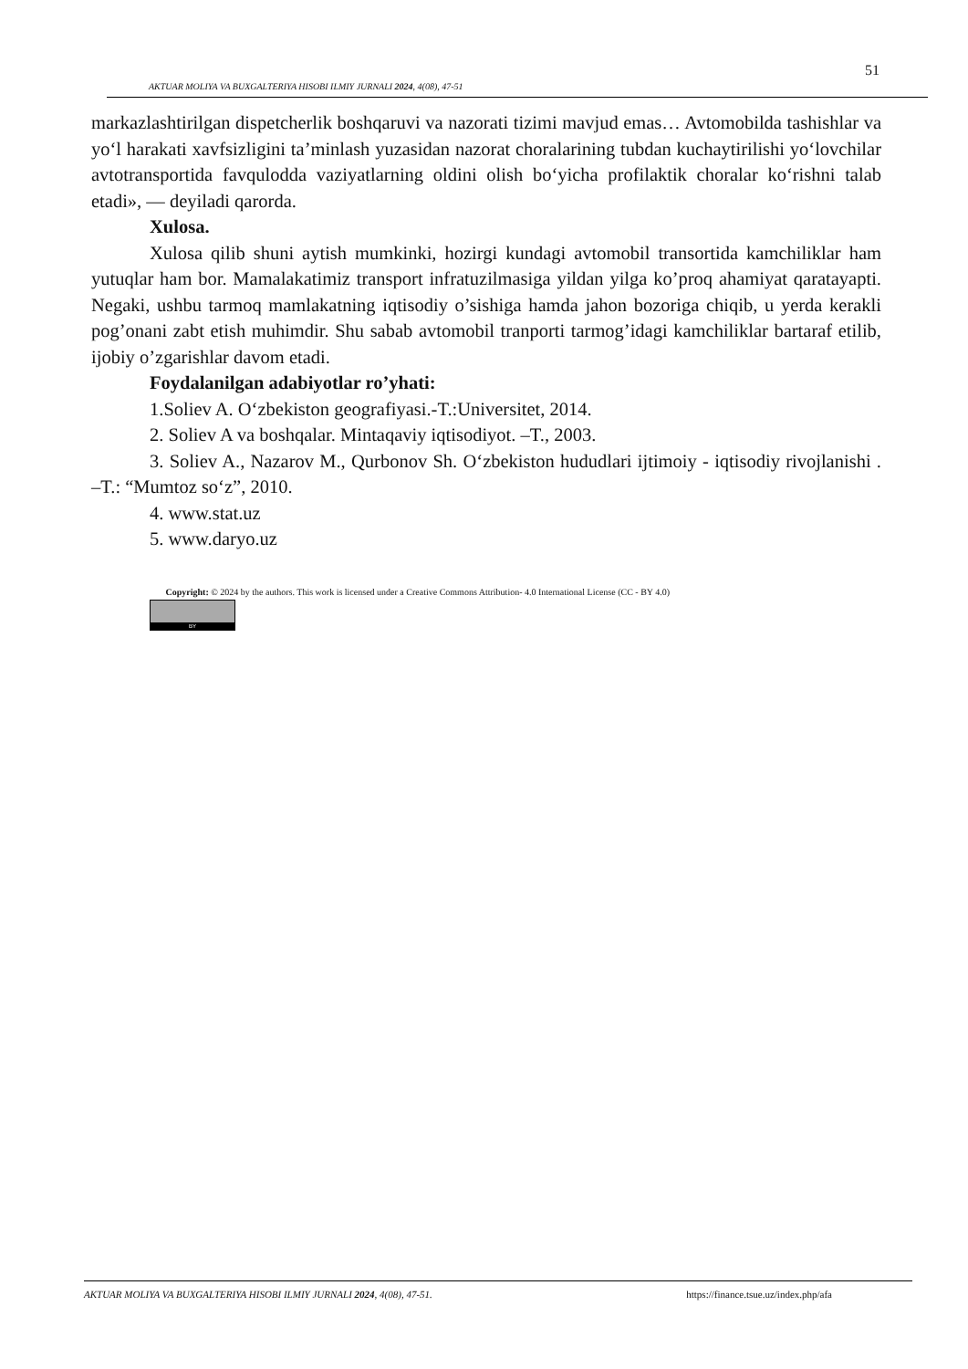51
AKTUAR MOLIYA VA BUXGALTERIYA HISOBI ILMIY JURNALI 2024, 4(08), 47-51
markazlashtirilgan dispetcherlik boshqaruvi va nazorati tizimi mavjud emas… Avtomobilda tashishlar va yo‘l harakati xavfsizligini ta’minlash yuzasidan nazorat choralarining tubdan kuchaytirilishi yo‘lovchilar avtotransportida favqulodda vaziyatlarning oldini olish bo‘yicha profilaktik choralar ko‘rishni talab etadi», — deyiladi qarorda.
Xulosa.
Xulosa qilib shuni aytish mumkinki, hozirgi kundagi avtomobil transortida kamchiliklar ham yutuqlar ham bor. Mamalakatimiz transport infratuzilmasiga yildan yilga ko’proq ahamiyat qaratayapti. Negaki, ushbu tarmoq mamlakatning iqtisodiy o’sishiga hamda jahon bozoriga chiqib, u yerda kerakli pog’onani zabt etish muhimdir. Shu sabab avtomobil tranporti tarmog’idagi kamchiliklar bartaraf etilib, ijobiy o’zgarishlar davom etadi.
Foydalanilgan adabiyotlar ro’yhati:
1.Soliev A. O‘zbekiston geografiyasi.-T.:Universitet, 2014.
2. Soliev A va boshqalar. Mintaqaviy iqtisodiyot. –T., 2003.
3. Soliev A., Nazarov M., Qurbonov Sh. O‘zbekiston hududlari ijtimoiy - iqtisodiy rivojlanishi . –T.: “Mumtoz so‘z”, 2010.
4. www.stat.uz
5. www.daryo.uz
Copyright: © 2024 by the authors. This work is licensed under a Creative Commons Attribution- 4.0 International License (CC - BY 4.0)
BY
AKTUAR MOLIYA VA BUXGALTERIYA HISOBI ILMIY JURNALI 2024, 4(08), 47-51. https://finance.tsue.uz/index.php/afa